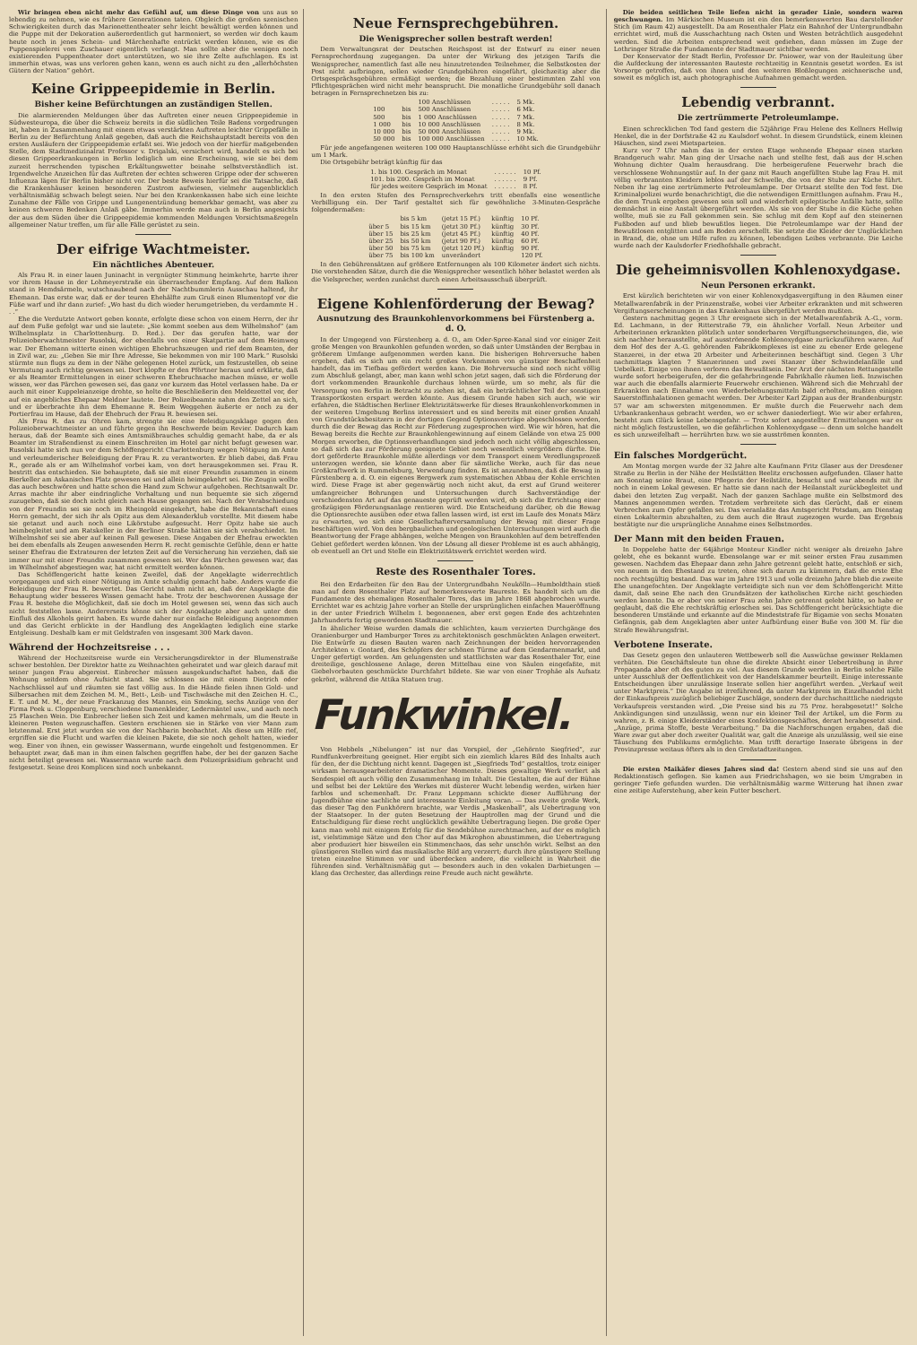Wir bringen eben nicht mehr das Gefühl auf, um diese Dinge von uns aus so lebendig zu nehmen, wie es frühere Generationen taten. Obgleich die großen szenischen Schwierigkeiten durch das Marionettentheater sehr leicht bewältigt werden können und die Puppe mit der Dekoration außerordentlich gut harmoniert, so werden wir doch kaum heute noch in jenes Schein- und Märchenhafte entrückt werden können, wie es die Puppenspielerei vom Zuschauer eigentlich verlangt. Man sollte aber die wenigen noch existierenden Puppentheater dort unterstützen, wo sie ihre Zelte aufschlagen. Es ist immerhin etwas, was uns verloren gehen kann, wenn es auch nicht zu den „allerhöchsten Gütern der Nation“ gehört.
Keine Grippeepidemie in Berlin.
Bisher keine Befürchtungen an zuständigen Stellen.
Die alarmierenden Meldungen über das Auftreten einer neuen Grippeepidemie in Südwesteuropa, die über die Schweiz bereits in die südlichen Teile Badens vorgedrungen ist, haben in Zusammenhang mit einem etwas verstärkten Auftreten leichter Grippefälle in Berlin zu der Befürchtung Anlaß gegeben, daß auch die Reichshauptstadt bereits von den ersten Ausläufern der Grippeepidemie erfaßt sei. Wie jedoch von der hierfür maßgebenden Stelle, dem Stadtmedizinalrat Professor v. Drigalski, versichert wird, handelt es sich bei diesen Grippeerkrankungen in Berlin lediglich um eine Erscheinung, wie sie bei dem zurzeit herrschenden typischen Erkältungswetter beinahe selbstverständlich ist. Irgendwelche Anzeichen für das Auftreten der echten schweren Grippe oder der schweren Influenza lägen für Berlin bisher nicht vor. Der beste Beweis hierfür sei die Tatsache, daß die Krankenhäuser keinen besonderen Zustrom aufwiesen, vielmehr augenblicklich verhältnismäßig schwach belegt seien. Nur bei den Krankenkassen habe sich eine leichte Zunahme der Fälle von Grippe und Lungenentzündung bemerkbar gemacht, was aber zu keinen schweren Bedenken Anlaß gäbe. Immerhin werde man auch in Berlin angesichts der aus dem Süden über die Grippeepidemie kommenden Meldungen Vorsichtsmaßregeln allgemeiner Natur treffen, um für alle Fälle gerüstet zu sein.
Der eifrige Wachtmeister.
Ein nächtliches Abenteuer.
Als Frau R. in einer lauen Juninacht in vergnügter Stimmung heimkehrte, harrte ihrer vor ihrem Hause in der Lohmeyerstraße ein überraschender Empfang. Auf dem Balkon stand in Hemdsärmeln, wutschnaubend nach der Nachtbummlerin Ausschau haltend, ihr Ehemann. Das erste war, daß er der teuren Ehehälfte zum Gruß einen Blumentopf vor die Füße warf und ihr dann zurief: „Wo hast du dich wieder herumgetrieben, du verdammte H . . .“
Ehe die Verdutzte Antwort geben konnte, erfolgte diese schon von einem Herrn, der ihr auf dem Fuße gefolgt war und sie lautete: „Sie kommt soeben aus dem Wilhelmshof“ (am Wilhelmsplatz in Charlottenburg. D. Red.). Der das gerufen hatte, war der Polizeioberwachtmeister Rusolski, der ebenfalls von einer Skatpartie auf dem Heimweg war. Der Ehemann witterte einen wichtigen Ehebruchszeugen und rief dem Beamten, der in Zivil war, zu: „Geben Sie mir Ihre Adresse, Sie bekommen von mir 100 Mark.“ Rusolski stürmte nun flugs zu dem in der Nähe gelegenen Hotel zurück, um festzustellen, ob seine Vermutung auch richtig gewesen sei. Dort klopfte er den Pförtner heraus und erklärte, daß er als Beamter Ermittelungen in einer schweren Ehebruchsache machen müsse, er wolle wissen, wer das Pärchen gewesen sei, das ganz vor kurzem das Hotel verlassen habe. Da er auch mit einer Kuppeleianzeige drohte, so holte die Beschließerin den Meldezettel vor, der auf ein angebliches Ehepaar Meldner lautete. Der Polizeibeamte nahm den Zettel an sich, und er überbrachte ihn dem Ehemanne R. Beim Weggehen äußerte er noch zu der Portierfrau im Hause, daß der Ehebruch der Frau R. bewiesen sei.
Als Frau R. das zu Ohren kam, strengte sie eine Beleidigungsklage gegen den Polizeioberwachtmeister an und führte gegen ihn Beschwerde beim Revier. Dadurch kam heraus, daß der Beamte sich eines Amtsmißbrauches schuldig gemacht habe, da er als Beamter im Straßendienst zu einem Einschreiten im Hotel gar nicht befugt gewesen war. Rusolski hatte sich nun vor dem Schöffengericht Charlottenburg wegen Nötigung im Amte und verleumderischer Beleidigung der Frau R. zu verantworten. Er blieb dabei, daß Frau R., gerade als er am Wilhelmshof vorbei kam, von dort herausgekommen sei. Frau R. bestritt das entschieden. Sie behauptete, daß sie mit einer Freundin zusammen in einem Bierkeller am Askanischen Platz gewesen sei und allein heimgekehrt sei. Die Zeugin wollte das auch beschwören und hatte schon die Hand zum Schwur aufgehoben. Rechtsanwalt Dr. Arras machte ihr aber eindringliche Vorhaltung und nun bequemte sie sich zögernd zuzugeben, daß sie doch nicht gleich nach Hause gegangen sei. Nach der Verabschiedung von der Freundin sei sie noch im Rheingold eingekehrt, habe die Bekanntschaft eines Herrn gemacht, der sich ihr als Opitz aus dem Alexanderklub vorstellte. Mit diesem habe sie getanzt und auch noch eine Likörstube aufgesucht. Herr Opitz habe sie auch heimbegleitet und am Ratskeller in der Berliner Straße hätten sie sich verabschiedet. Im Wilhelmshof sei sie aber auf keinen Fall gewesen. Diese Angaben der Ehefrau erweckten bei dem ebenfalls als Zeugen anwesenden Herrn R. recht gemischte Gefühle, denn er hatte seiner Ehefrau die Extratouren der letzten Zeit auf die Versicherung hin verziehen, daß sie immer nur mit einer Freundin zusammen gewesen sei. Wer das Pärchen gewesen war, das im Wilhelmshof abgestiegen war, hat nicht ermittelt werden können.
Das Schöffengericht hatte keinen Zweifel, daß der Angeklagte widerrechtlich vorgegangen und sich einer Nötigung im Amte schuldig gemacht habe. Anders wurde die Beleidigung der Frau R. bewertet. Das Gericht nahm nicht an, daß der Angeklagte die Behauptung wider besseres Wissen gemacht habe. Trotz der beschworenen Aussage der Frau R. bestehe die Möglichkeit, daß sie doch im Hotel gewesen sei, wenn das sich auch nicht feststellen lasse. Andererseits könne sich der Angeklagte aber auch unter dem Einfluß des Alkohols geirrt haben. Es wurde daher nur einfache Beleidigung angenommen und das Gericht erblickte in der Handlung des Angeklagten lediglich eine starke Entgleisung. Deshalb kam er mit Geldstrafen von insgesamt 300 Mark davon.
Während der Hochzeitsreise . . .
Während der Hochzeitsreise wurde ein Versicherungsdirektor in der Blumenstraße schwer bestohlen. Der Direktor hatte zu Weihnachten geheiratet und war gleich darauf mit seiner jungen Frau abgereist. Einbrecher müssen ausgekundschaftet haben, daß die Wohnung seitdem ohne Aufsicht stand. Sie schlossen sie mit einem Dietrich oder Nachschlüssel auf und räumten sie fast völlig aus. In die Hände fielen ihnen Gold- und Silbersachen mit dem Zeichen M. M., Bett-, Leib- und Tischwäsche mit den Zeichen H. C., E. T. und M. M., der neue Frackanzug des Mannes, ein Smoking, sechs Anzüge von der Firma Peek u. Cloppenburg, verschiedene Damenkleider, Ledermäntel usw., und auch noch 25 Flaschen Wein. Die Einbrecher ließen sich Zeit und kamen mehrmals, um die Beute in kleineren Posten wegzuschaffen. Gestern erschienen sie in Stärke von vier Mann zum letztenmal. Erst jetzt wurden sie von der Nachbarin beobachtet. Als diese um Hilfe rief, ergriffen sie die Flucht und warfen die kleinen Pakete, die sie noch geholt hatten, wieder weg. Einer von ihnen, ein gewisser Wassermann, wurde eingeholt und festgenommen. Er behauptet zwar, daß man in ihm einen falschen gegriffen habe, der bei der ganzen Sache nicht beteiligt gewesen sei. Wassermann wurde nach dem Polizeipräsidium gebracht und festgesetzt. Seine drei Komplicen sind noch unbekannt.
Neue Fernsprechgebühren.
Die Wenigsprecher sollen bestraft werden!
Dem Verwaltungsrat der Deutschen Reichspost ist der Entwurf zu einer neuen Fernsprechordnung zugegangen. Da unter der Wirkung des jetzigen Tarifs die Wenigsprecher, namentlich fast alle neu hinzutretenden Teilnehmer, die Selbstkosten der Post nicht aufbringen, sollen wieder Grundgebühren eingeführt, gleichzeitig aber die Ortsgesprächsgebühren ermäßigt werden; die Bezahlung einer bestimmten Zahl von Pflichtgesprächen wird nicht mehr beansprucht. Die monatliche Grundgebühr soll danach betragen in Fernsprechnetzen bis zu:
| | | 100 Anschlüssen | . . . . . | 5 Mk. |
| 100 | bis | 500 Anschlüssen | . . . . . | 6 Mk. |
| 500 | bis | 1 000 Anschlüssen | . . . . . | 7 Mk. |
| 1 000 | bis | 10 000 Anschlüssen | . . . . . | 8 Mk. |
| 10 000 | bis | 50 000 Anschlüssen | . . . . . | 9 Mk. |
| 50 000 | bis | 100 000 Anschlüssen | . . . . . | 10 Mk. |
Für jede angefangenen weiteren 100 000 Hauptanschlüsse erhöht sich die Grundgebühr um 1 Mark.
Die Ortsgebühr beträgt künftig für das
| 1. bis 100. Gespräch im Monat | . . . . . . | 10 Pf. |
| 101. bis 200. Gespräch im Monat | . . . . . . | 9 Pf. |
| für jedes weitere Gespräch im Monat | . . . . . . | 8 Pf. |
In den ersten Stufen des Fernsprechverkehrs tritt ebenfalls eine wesentliche Verbilligung ein. Der Tarif gestaltet sich für gewöhnliche 3-Minuten-Gespräche folgendermaßen:
| | bis 5 km | (jetzt 15 Pf.) | künftig | 10 Pf. |
| über 5 | bis 15 km | (jetzt 30 Pf.) | künftig | 30 Pf. |
| über 15 | bis 25 km | (jetzt 45 Pf.) | künftig | 40 Pf. |
| über 25 | bis 50 km | (jetzt 90 Pf.) | künftig | 60 Pf. |
| über 50 | bis 75 km | (jetzt 120 Pf.) | künftig | 90 Pf. |
| über 75 | bis 100 km | unverändert | | 120 Pf. |
In den Gebührensätzen auf größere Entfernungen als 100 Kilometer ändert sich nichts. Die vorstehenden Sätze, durch die die Wenigsprecher wesentlich höher belastet werden als die Vielsprecher, werden zunächst durch einen Arbeitsausschuß überprüft.
Eigene Kohlenförderung der Bewag?
Ausnutzung des Braunkohlenvorkommens bei Fürstenberg a. d. O.
In der Umgegend von Fürstenberg a. d. O., am Oder-Spree-Kanal sind vor einiger Zeit große Mengen von Braunkohlen gefunden worden, so daß unter Umständen der Bergbau in größerem Umfange aufgenommen werden kann. Die bisherigen Bohrversuche haben ergeben, daß es sich um ein recht großes Vorkommen von günstiger Beschaffenheit handelt, das im Tiefbau gefördert werden kann. Die Bohrversuche sind noch nicht völlig zum Abschluß gelangt, aber, man kann wohl schon jetzt sagen, daß sich die Förderung der dort vorkommenden Braunkohle durchaus lohnen würde, um so mehr, als für die Versorgung von Berlin in Betracht zu ziehen ist, daß ein beträchtlicher Teil der sonstigen Transportkosten erspart werden könnte. Aus diesem Grunde haben sich auch, wie wir erfahren, die Städtischen Berliner Elektrizitätswerke für dieses Braunkohlenvorkommen in der weiteren Umgebung Berlins interessiert und es sind bereits mit einer großen Anzahl von Grundstücksbesitzern in der dortigen Gegend Optionsverträge abgeschlossen worden, durch die der Bewag das Recht zur Förderung zugesprochen wird. Wie wir hören, hat die Bewag bereits die Rechte zur Braunkohlengewinnung auf einem Gelände von etwa 25 000 Morgen erworben, die Optionsverhandlungen sind jedoch noch nicht völlig abgeschlossen, so daß sich das zur Förderung geeignete Gebiet noch wesentlich vergrößern dürfte. Die dort geförderte Braunkohle müßte allerdings vor dem Transport einem Veredlungsprozeß unterzogen werden, sie könnte dann aber für sämtliche Werke, auch für das neue Großkraftwerk in Rummelsburg, Verwendung finden. Es ist anzunehmen, daß die Bewag in Fürstenberg a. d. O. ein eigenes Bergwerk zum systematischen Abbau der Kohle errichten wird. Diese Frage ist aber gegenwärtig noch nicht akut, da erst auf Grund weiterer umfangreicher Bohrungen und Untersuchungen durch Sachverständige der verschiedensten Art auf das genaueste geprüft werden wird, ob sich die Errichtung einer großzügigen Förderungsanlage rentieren wird. Die Entscheidung darüber, ob die Bewag die Optionsrechte ausüben oder etwa fallen lassen wird, ist erst im Laufe des Monats März zu erwarten, wo sich eine Gesellschafterversammlung der Bewag mit dieser Frage beschäftigen wird. Von den bergbaulichen und geologischen Untersuchungen wird auch die Beantwortung der Frage abhängen, welche Mengen von Braunkohlen auf dem betreffenden Gebiet gefördert werden können. Von der Lösung all dieser Probleme ist es auch abhängig, ob eventuell an Ort und Stelle ein Elektrizitätswerk errichtet werden wird.
Reste des Rosenthaler Tores.
Bei den Erdarbeiten für den Bau der Untergrundbahn Neukölln—Humboldthain stieß man auf dem Rosenthaler Platz auf bemerkenswerte Baureste. Es handelt sich um die Fundamente des ehemaligen Rosenthaler Tores, das im Jahre 1868 abgebrochen wurde. Errichtet war es achtzig Jahre vorher an Stelle der ursprünglichen einfachen Maueröffnung in der unter Friedrich Wilhelm I. begonnenen, aber erst gegen Ende des achtzehnten Jahrhunderts fertig gewordenen Stadtmauer.
In ähnlicher Weise wurden damals die schlichten, kaum verzierten Durchgänge des Oranienburger und Hamburger Tores zu architektonisch geschmückten Anlagen erweitert. Die Entwürfe zu diesen Bauten waren nach Zeichnungen der beiden hervorragenden Architekten v. Gontard, des Schöpfers der schönen Türme auf dem Gendarmenmarkt, und Unger gefertigt worden. Am gelungensten und stattlichsten war das Rosenthaler Tor, eine dreiteilige, geschlossene Anlage, deren Mittelbau eine von Säulen eingefaßte, mit Giebelvorbauten geschmückte Durchfahrt bildete. Sie war von einer Trophäe als Aufsatz gekrönt, während die Attika Statuen trug.
Funkwinkel.
Von Hebbels „Nibelungen“ ist nur das Vorspiel, der „Gehörnte Siegfried“, zur Rundfunkverbreitung geeignet. Hier ergibt sich ein ziemlich klares Bild des Inhalts auch für den, der die Dichtung nicht kennt. Dagegen ist „Siegfrieds Tod“ gestaltlos, trotz einiger wirksam herausgearbeiteter dramatischer Momente. Dieses gewaltige Werk verliert als Sendespiel oft auch völlig den Zusammenhang im Inhalt. Die Gestalten, die auf der Bühne und selbst bei der Lektüre des Werkes mit düsterer Wucht lebendig werden, wirken hier farblos und schemenhaft. Dr. Franz Leppmann schickte dieser Aufführung der Jugendbühne eine sachliche und interessante Einleitung voran. — Das zweite große Werk, das dieser Tag den Funkhörern brachte, war Verdis „Maskenball“, als Uebertragung von der Staatsoper. In der guten Besetzung der Hauptrollen mag der Grund und die Entschuldigung für diese recht unglücklich gewählte Uebertragung liegen. Die große Oper kann man wohl mit einigem Erfolg für die Sendebühne zurechtmachen, auf der es möglich ist, vielstimmige Sätze und den Chor auf das Mikrophon abzustimmen, die Uebertragung aber produziert hier bisweilen ein Stimmenchaos, das sehr unschön wirkt. Selbst an den günstigeren Stellen wird das musikalische Bild arg verzerrt; durch ihre günstigere Stellung treten einzelne Stimmen vor und überdecken andere, die vielleicht in Wahrheit die führenden sind. Verhältnismäßig gut — besonders auch in den vokalen Darbietungen — klang das Orchester, das allerdings reine Freude auch nicht gewährte.
Die beiden seitlichen Teile liefen nicht in gerader Linie, sondern waren geschwungen. Im Märkischen Museum ist ein den bemerkenswerten Bau darstellender Stich (im Raum 42) ausgestellt. Da am Rosenthaler Platz ein Bahnhof der Untergrundbahn errichtet wird, muß die Ausschachtung nach Osten und Westen beträchtlich ausgedehnt werden. Sind die Arbeiten entsprechend weit gediehen, dann müssen im Zuge der Lothringer Straße die Fundamente der Stadtmauer sichtbar werden.
Der Konservator der Stadt Berlin, Professor Dr. Pniower, war von der Bauleitung über die Aufdeckung der interessanten Bauteste rechtzeitig in Kenntnis gesetzt worden. Es ist Vorsorge getroffen, daß von ihnen und den weiteren Bloßlegungen zeichnerische und, soweit es möglich ist, auch photographische Aufnahmen gemacht werden.
Lebendig verbrannt.
Die zertrümmerte Petroleumlampe.
Einen schrecklichen Tod fand gestern die 52jährige Frau Helene des Kellners Hellwig Henkel, die in der Dorfstraße 42 zu Kaulsdorf wohnt. In diesem Grundstück, einem kleinen Häuschen, sind zwei Mietsparteien.
Kurz vor 7 Uhr nahm das in der ersten Etage wohnende Ehepaar einen starken Brandgeruch wahr. Man ging der Ursache nach und stellte fest, daß aus der H.schen Wohnung dichter Qualm herausdrang. Die herbeigerufene Feuerwehr brach die verschlossene Wohnungstür auf. In der ganz mit Rauch angefüllten Stube lag Frau H. mit völlig verbrannten Kleidern leblos auf der Schwelle, die von der Stube zur Küche führt. Neben ihr lag eine zertrümmerte Petroleumlampe. Der Ortsarzt stellte den Tod fest. Die Kriminalpolizei wurde benachrichtigt, die die notwendigen Ermittlungen aufnahm. Frau H., die dem Trunk ergeben gewesen sein soll und wiederholt epileptische Anfälle hatte, sollte demnächst in eine Anstalt übergeführt werden. Als sie von der Stube in die Küche gehen wollte, muß sie zu Fall gekommen sein. Sie schlug mit dem Kopf auf den steinernen Fußboden auf und blieb bewußtlos liegen. Die Petroleumlampe war der Hand der Bewußtlosen entglitten und am Boden zerschellt. Sie setzte die Kleider der Unglücklichen in Brand, die, ohne um Hilfe rufen zu können, lebendigen Leibes verbrannte. Die Leiche wurde nach der Kaulsdorfer Friedhofshalle gebracht.
Die geheimnisvollen Kohlenoxydgase.
Neun Personen erkrankt.
Erst kürzlich berichteten wir von einer Kohlenoxydgasvergiftung in den Räumen einer Metallwarenfabrik in der Prinzenstraße, wobei vier Arbeiter erkrankten und mit schweren Vergiftungserscheinungen in das Krankenhaus übergeführt werden mußten.
Gestern nachmittag gegen 3 Uhr ereignete sich in der Metallwarenfabrik A.-G., vorm. Ed. Lachmann, in der Ritterstraße 79, ein ähnlicher Vorfall. Neun Arbeiter und Arbeiterinnen erkrankten plötzlich unter sonderbaren Vergiftungserscheinungen, die, wie sich nachher herausstellte, auf ausströmende Kohlenoxydgase zurückzuführen waren. Auf dem Hof des der A.-G. gehörenden Fabrikkomplexes ist eine zu ebener Erde gelegene Stanzerei, in der etwa 20 Arbeiter und Arbeiterinnen beschäftigt sind. Gegen 3 Uhr nachmittags klagten 7 Stanzerinnen und zwei Stanzer über Schwindelanfälle und Uebelkeit. Einige von ihnen verloren das Bewußtsein. Der Arzt der nächsten Rettungsstelle wurde sofort herbeigerufen, der die gefahrbringende Fabrikhalle räumen ließ. Inzwischen war auch die ebenfalls alarmierte Feuerwehr erschienen. Während sich die Mehrzahl der Erkrankten nach Einnahme von Wiederbelebungsmitteln bald erholten, mußten einigen Sauerstoffinhalationen gemacht werden. Der Arbeiter Karl Zippan aus der Brandenburgstr. 57 war am schwersten mitgenommen. Er mußte durch die Feuerwehr nach dem Urbankrankenhaus gebracht werden, wo er schwer daniederliegt. Wie wir aber erfahren, besteht zum Glück keine Lebensgefahr. — Trotz sofort angestellter Ermittelungen war es nicht möglich festzustellen, wo die gefährlichen Kohlenoxydgase — denn um solche handelt es sich unzweifelhaft — herrührten bzw. wo sie ausströmen konnten.
Ein falsches Mordgerücht.
Am Montag morgen wurde der 32 Jahre alte Kaufmann Fritz Glaser aus der Dresdener Straße zu Berlin in der Nähe der Heilstätten Beelitz erschossen aufgefunden. Glaser hatte am Sonntag seine Braut, eine Pflegerin der Heilstätte, besucht und war abends mit ihr noch in einem Lokal gewesen. Er hatte sie dann nach der Heilanstalt zurückbegleitet und dabei den letzten Zug verpaßt. Nach der ganzen Sachlage mußte ein Selbstmord des Mannes angenommen werden. Trotzdem verbreitete sich das Gerücht, daß er einem Verbrechen zum Opfer gefallen sei. Das veranlaßte das Amtsgericht Potsdam, am Dienstag einen Lokaltermin abzuhalten, zu dem auch die Braut zugezogen wurde. Das Ergebnis bestätigte nur die ursprüngliche Annahme eines Selbstmordes.
Der Mann mit den beiden Frauen.
In Doppelehe hatte der 64jährige Monteur Kindler nicht weniger als dreizehn Jahre gelebt, ehe es bekannt wurde. Ebensolange war er mit seiner ersten Frau zusammen gewesen. Nachdem das Ehepaar dann zehn Jahre getrennt gelebt hatte, entschloß er sich, von neuem in den Ehestand zu treten, ohne sich darum zu kümmern, daß die erste Ehe noch rechtsgültig bestand. Das war im Jahre 1913 und volle dreizehn Jahre blieb die zweite Ehe unangefochten. Der Angeklagte verteidigte sich nun vor dem Schöffengericht Mitte damit, daß seine Ehe nach den Grundsätzen der katholischen Kirche nicht geschieden werden konnte. Da er aber von seiner Frau zehn Jahre getrennt gelebt hätte, so habe er geglaubt, daß die Ehe rechtskräftig erloschen sei. Das Schöffengericht berücksichtigte die besonderen Umstände und erkannte auf die Mindeststrafe für Bigamie von sechs Monaten Gefängnis, gab dem Angeklagten aber unter Aufbürdung einer Buße von 300 M. für die Strafe Bewährungsfrist.
Verbotene Inserate.
Das Gesetz gegen den unlauteren Wettbewerb soll die Auswüchse gewisser Reklamen verhüten. Die Geschäftsleute tun ohne die direkte Absicht einer Uebertreibung in ihrer Propaganda aber oft des guten zu viel. Aus diesem Grunde werden in Berlin solche Fälle unter Ausschluß der Oeffentlichkeit von der Handelskammer beurteilt. Einige interessante Entscheidungen über unzulässige Inserate sollen hier angeführt werden. „Verkauf weit unter Marktpreis.“ Die Angabe ist irreführend, da unter Marktpreis im Einzelhandel nicht der Einkaufspreis zuzüglich beliebiger Zuschläge, sondern der durchschnittliche niedrigste Verkaufspreis verstanden wird. „Die Preise sind bis zu 75 Proz. herabgesetzt!“ Solche Ankündigungen sind unzulässig, wenn nur ein kleiner Teil der Artikel, um die Form zu wahren, z. B. einige Kleiderständer eines Konfektionsgeschäftes, derart herabgesetzt sind. „Anzüge, prima Stoffe, beste Verarbeitung.“ Da die Nachforschungen ergaben, daß die Ware zwar gut aber doch zweiter Qualität war, galt die Anzeige als unzulässig, weil sie eine Täuschung des Publikums ermöglichte. Man trifft derartige Inserate übrigens in der Provinzpresse weitaus öfters als in den Großstadtzeitungen.
Die ersten Maikäfer dieses Jahres sind da! Gestern abend sind sie uns auf den Redaktionstisch geflogen. Sie kamen aus Friedrichshagen, wo sie beim Umgraben in geringer Tiefe gefunden wurden. Die verhältnismäßig warme Witterung hat ihnen zwar eine zeitige Auferstehung, aber kein Futter beschert.